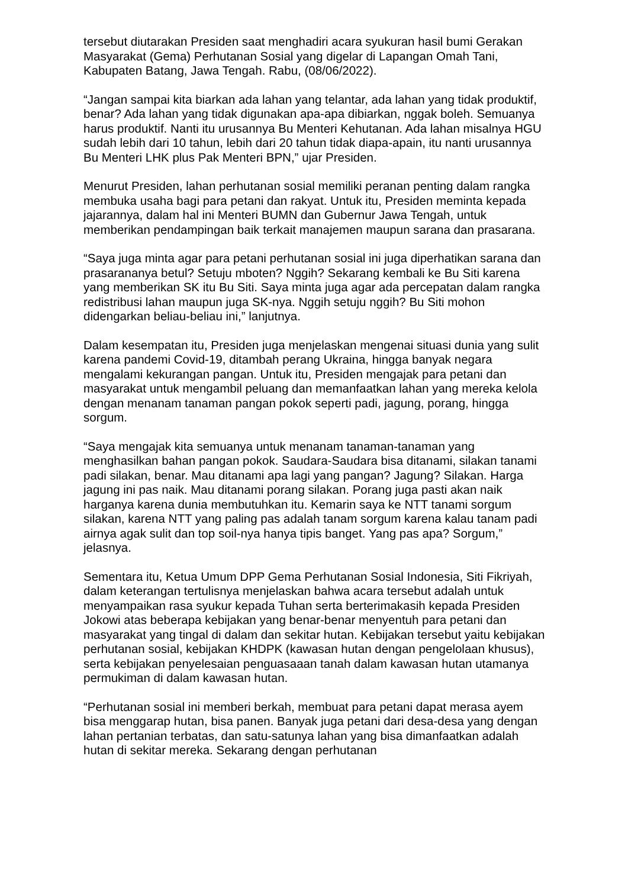tersebut diutarakan Presiden saat menghadiri acara syukuran hasil bumi Gerakan Masyarakat (Gema) Perhutanan Sosial yang digelar di Lapangan Omah Tani, Kabupaten Batang, Jawa Tengah. Rabu, (08/06/2022).
“Jangan sampai kita biarkan ada lahan yang telantar, ada lahan yang tidak produktif, benar? Ada lahan yang tidak digunakan apa-apa dibiarkan, nggak boleh. Semuanya harus produktif. Nanti itu urusannya Bu Menteri Kehutanan. Ada lahan misalnya HGU sudah lebih dari 10 tahun, lebih dari 20 tahun tidak diapa-apain, itu nanti urusannya Bu Menteri LHK plus Pak Menteri BPN,” ujar Presiden.
Menurut Presiden, lahan perhutanan sosial memiliki peranan penting dalam rangka membuka usaha bagi para petani dan rakyat. Untuk itu, Presiden meminta kepada jajarannya, dalam hal ini Menteri BUMN dan Gubernur Jawa Tengah, untuk memberikan pendampingan baik terkait manajemen maupun sarana dan prasarana.
“Saya juga minta agar para petani perhutanan sosial ini juga diperhatikan sarana dan prasarananya betul? Setuju mboten? Nggih? Sekarang kembali ke Bu Siti karena yang memberikan SK itu Bu Siti. Saya minta juga agar ada percepatan dalam rangka redistribusi lahan maupun juga SK-nya. Nggih setuju nggih? Bu Siti mohon didengarkan beliau-beliau ini,” lanjutnya.
Dalam kesempatan itu, Presiden juga menjelaskan mengenai situasi dunia yang sulit karena pandemi Covid-19, ditambah perang Ukraina, hingga banyak negara mengalami kekurangan pangan. Untuk itu, Presiden mengajak para petani dan masyarakat untuk mengambil peluang dan memanfaatkan lahan yang mereka kelola dengan menanam tanaman pangan pokok seperti padi, jagung, porang, hingga sorgum.
“Saya mengajak kita semuanya untuk menanam tanaman-tanaman yang menghasilkan bahan pangan pokok. Saudara-Saudara bisa ditanami, silakan tanami padi silakan, benar. Mau ditanami apa lagi yang pangan? Jagung? Silakan. Harga jagung ini pas naik. Mau ditanami porang silakan. Porang juga pasti akan naik harganya karena dunia membutuhkan itu. Kemarin saya ke NTT tanami sorgum silakan, karena NTT yang paling pas adalah tanam sorgum karena kalau tanam padi airnya agak sulit dan top soil-nya hanya tipis banget. Yang pas apa? Sorgum,” jelasnya.
Sementara itu, Ketua Umum DPP Gema Perhutanan Sosial Indonesia, Siti Fikriyah, dalam keterangan tertulisnya menjelaskan bahwa acara tersebut adalah untuk menyampaikan rasa syukur kepada Tuhan serta berterimakasih kepada Presiden Jokowi atas beberapa kebijakan yang benar-benar menyentuh para petani dan masyarakat yang tingal di dalam dan sekitar hutan. Kebijakan tersebut yaitu kebijakan perhutanan sosial, kebijakan KHDPK (kawasan hutan dengan pengelolaan khusus), serta kebijakan penyelesaian penguasaaan tanah dalam kawasan hutan utamanya permukiman di dalam kawasan hutan.
“Perhutanan sosial ini memberi berkah, membuat para petani dapat merasa ayem bisa menggarap hutan, bisa panen. Banyak juga petani dari desa-desa yang dengan lahan pertanian terbatas, dan satu-satunya lahan yang bisa dimanfaatkan adalah hutan di sekitar mereka. Sekarang dengan perhutanan